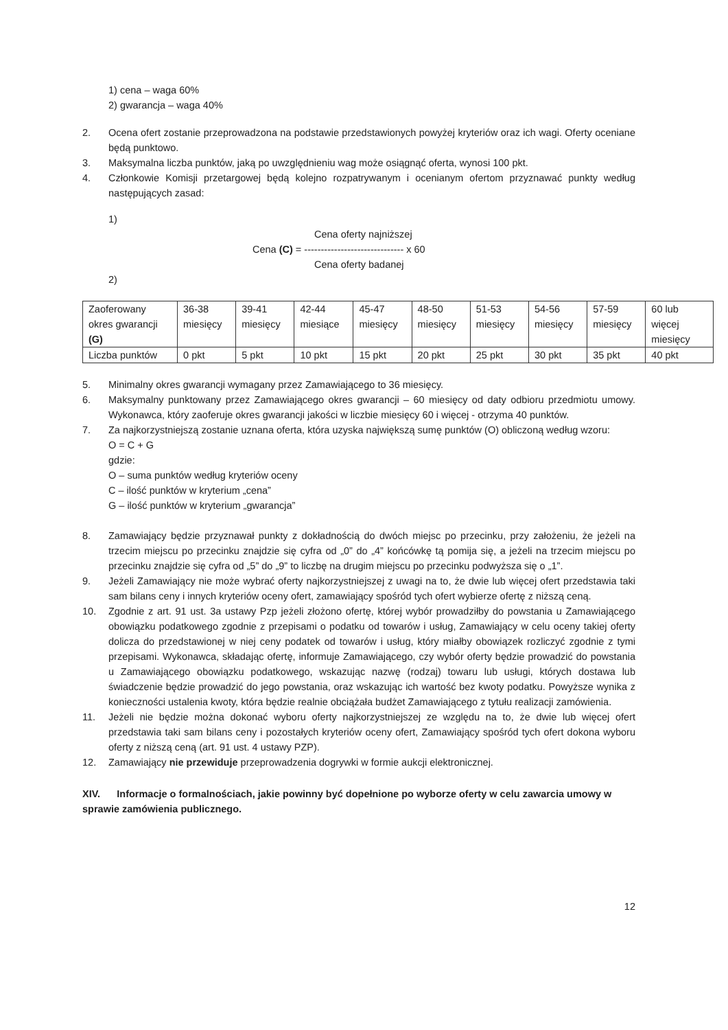1) cena – waga 60%
2) gwarancja – waga 40%
2. Ocena ofert zostanie przeprowadzona na podstawie przedstawionych powyżej kryteriów oraz ich wagi. Oferty oceniane będą punktowo.
3. Maksymalna liczba punktów, jaką po uwzględnieniu wag może osiągnąć oferta, wynosi 100 pkt.
4. Członkowie Komisji przetargowej będą kolejno rozpatrywanym i ocenianym ofertom przyznawać punkty według następujących zasad:
1)
Cena oferty najniższej
Cena (C) = ------------------------------ x 60
Cena oferty badanej
2)
| Zaoferowany okres gwarancji (G) | 36-38 miesięcy | 39-41 miesięcy | 42-44 miesiące | 45-47 miesięcy | 48-50 miesięcy | 51-53 miesięcy | 54-56 miesięcy | 57-59 miesięcy | 60 lub więcej miesięcy |
| Liczba punktów | 0 pkt | 5 pkt | 10 pkt | 15 pkt | 20 pkt | 25 pkt | 30 pkt | 35 pkt | 40 pkt |
5. Minimalny okres gwarancji wymagany przez Zamawiającego to 36 miesięcy.
6. Maksymalny punktowany przez Zamawiającego okres gwarancji – 60 miesięcy od daty odbioru przedmiotu umowy. Wykonawca, który zaoferuje okres gwarancji jakości w liczbie miesięcy 60 i więcej - otrzyma 40 punktów.
7. Za najkorzystniejszą zostanie uznana oferta, która uzyska największą sumę punktów (O) obliczoną według wzoru:
O = C + G
gdzie:
O – suma punktów według kryteriów oceny
C – ilość punktów w kryterium „cena”
G – ilość punktów w kryterium „gwarancja”
8. Zamawiający będzie przyznawał punkty z dokładnością do dwóch miejsc po przecinku, przy założeniu, że jeżeli na trzecim miejscu po przecinku znajdzie się cyfra od „0” do „4” końcówkę tą pomija się, a jeżeli na trzecim miejscu po przecinku znajdzie się cyfra od „5” do „9” to liczbę na drugim miejscu po przecinku podwyższa się o „1”.
9. Jeżeli Zamawiający nie może wybrać oferty najkorzystniejszej z uwagi na to, że dwie lub więcej ofert przedstawia taki sam bilans ceny i innych kryteriów oceny ofert, zamawiający spośród tych ofert wybierze ofertę z niższą ceną.
10. Zgodnie z art. 91 ust. 3a ustawy Pzp jeżeli złożono ofertę, której wybór prowadziłby do powstania u Zamawiającego obowiązku podatkowego zgodnie z przepisami o podatku od towarów i usług, Zamawiający w celu oceny takiej oferty dolicza do przedstawionej w niej ceny podatek od towarów i usług, który miałby obowiązek rozliczyć zgodnie z tymi przepisami. Wykonawca, składając ofertę, informuje Zamawiającego, czy wybór oferty będzie prowadzić do powstania u Zamawiającego obowiązku podatkowego, wskazując nazwę (rodzaj) towaru lub usługi, których dostawa lub świadczenie będzie prowadzić do jego powstania, oraz wskazując ich wartość bez kwoty podatku. Powyższe wynika z konieczności ustalenia kwoty, która będzie realnie obciążała budżet Zamawiającego z tytułu realizacji zamówienia.
11. Jeżeli nie będzie można dokonać wyboru oferty najkorzystniejszej ze względu na to, że dwie lub więcej ofert przedstawia taki sam bilans ceny i pozostałych kryteriów oceny ofert, Zamawiający spośród tych ofert dokona wyboru oferty z niższą ceną (art. 91 ust. 4 ustawy PZP).
12. Zamawiający nie przewiduje przeprowadzenia dogrywki w formie aukcji elektronicznej.
XIV. Informacje o formalnościach, jakie powinny być dopełnione po wyborze oferty w celu zawarcia umowy w sprawie zamówienia publicznego.
12